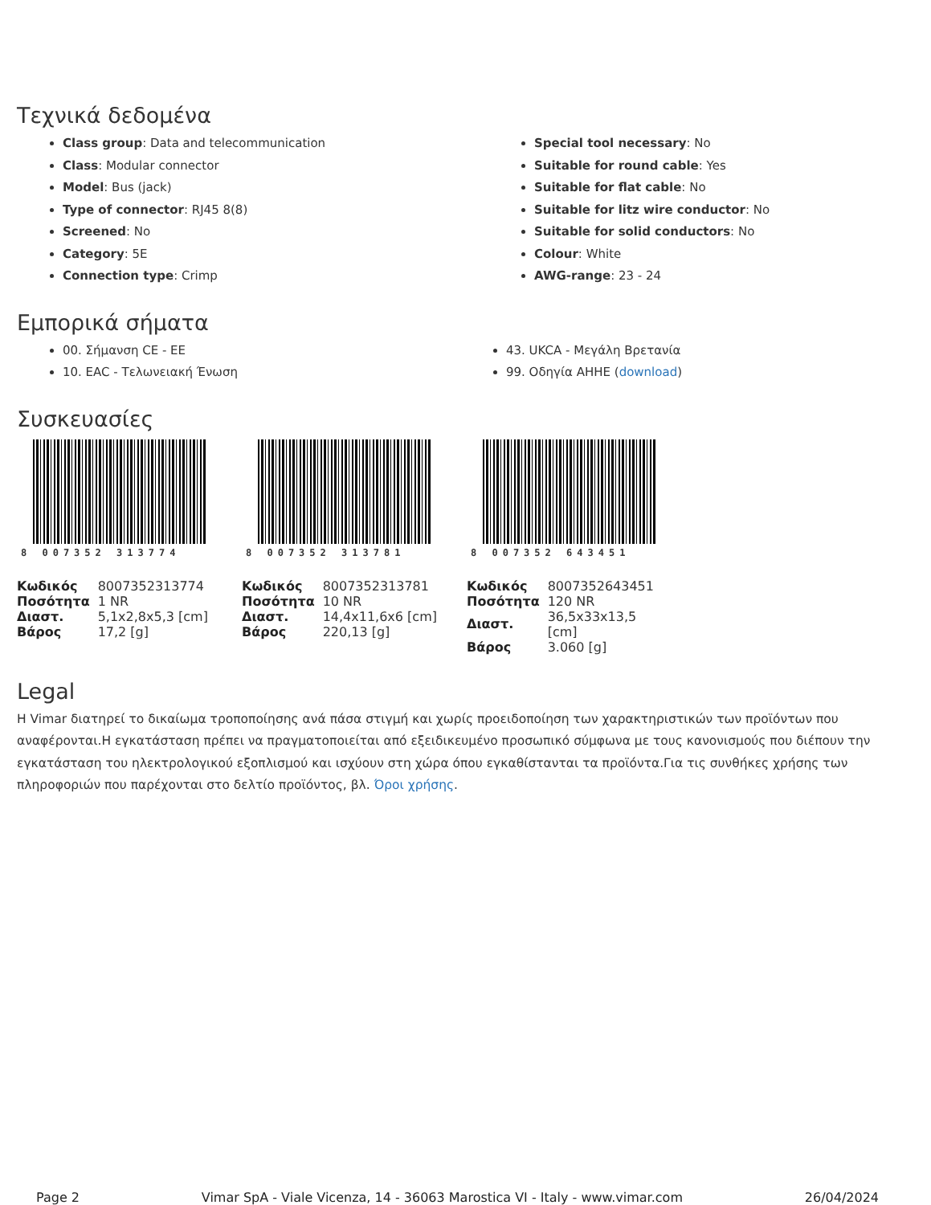Τεχνικά δεδομένα
Class group: Data and telecommunication
Class: Modular connector
Model: Bus (jack)
Type of connector: RJ45 8(8)
Screened: No
Category: 5E
Connection type: Crimp
Special tool necessary: No
Suitable for round cable: Yes
Suitable for flat cable: No
Suitable for litz wire conductor: No
Suitable for solid conductors: No
Colour: White
AWG-range: 23 - 24
Εμπορικά σήματα
00. Σήμανση CE - ΕΕ
10. EAC - Τελωνειακή Ένωση
43. UKCA - Μεγάλη Βρετανία
99. Οδηγία ΑΗΗΕ (download)
Συσκευασίες
8 007352 313774
| Κωδικός | 8007352313774 |
| Ποσότητα | 1 NR |
| Διαστ. | 5,1x2,8x5,3 [cm] |
| Βάρος | 17,2 [g] |
8 007352 313781
| Κωδικός | 8007352313781 |
| Ποσότητα | 10 NR |
| Διαστ. | 14,4x11,6x6 [cm] |
| Βάρος | 220,13 [g] |
8 007352 643451
| Κωδικός | 8007352643451 |
| Ποσότητα | 120 NR |
| Διαστ. | 36,5x33x13,5 [cm] |
| Βάρος | 3.060 [g] |
Legal
Η Vimar διατηρεί το δικαίωμα τροποποίησης ανά πάσα στιγμή και χωρίς προειδοποίηση των χαρακτηριστικών των προϊόντων που αναφέρονται.Η εγκατάσταση πρέπει να πραγματοποιείται από εξειδικευμένο προσωπικό σύμφωνα με τους κανονισμούς που διέπουν την εγκατάσταση του ηλεκτρολογικού εξοπλισμού και ισχύουν στη χώρα όπου εγκαθίστανται τα προϊόντα.Για τις συνθήκες χρήσης των πληροφοριών που παρέχονται στο δελτίο προϊόντος, βλ. Όροι χρήσης.
Page 2 Vimar SpA - Viale Vicenza, 14 - 36063 Marostica VI - Italy - www.vimar.com 26/04/2024